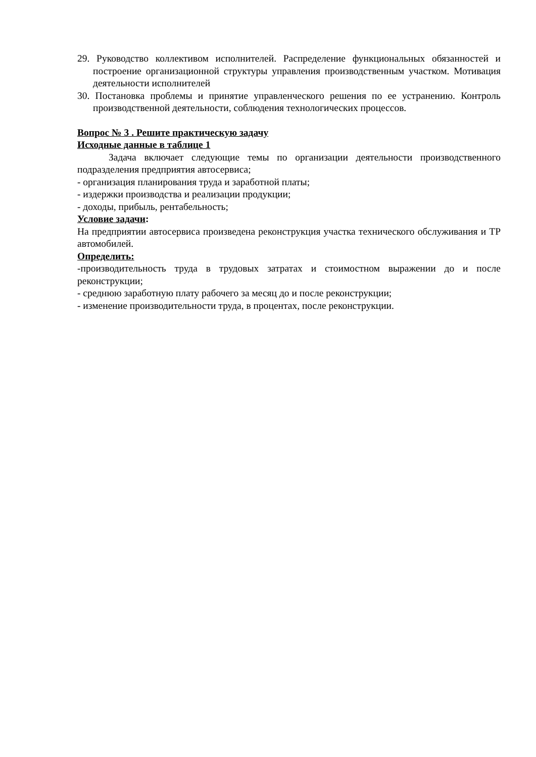29. Руководство коллективом исполнителей. Распределение функциональных обязанностей и построение организационной структуры управления производственным участком. Мотивация деятельности исполнителей
30. Постановка проблемы и принятие управленческого решения по ее устранению. Контроль производственной деятельности, соблюдения технологических процессов.
Вопрос № 3 . Решите практическую задачу
Исходные данные в таблице 1
Задача включает следующие темы по организации деятельности производственного подразделения предприятия автосервиса;
- организация планирования труда и заработной платы;
- издержки производства и реализации продукции;
- доходы, прибыль, рентабельность;
Условие задачи:
На предприятии автосервиса произведена реконструкция участка технического обслуживания и ТР автомобилей.
Определить:
-производительность труда в трудовых затратах и стоимостном выражении до и после реконструкции;
- среднюю заработную плату рабочего за месяц до и после реконструкции;
- изменение производительности труда, в процентах, после реконструкции.